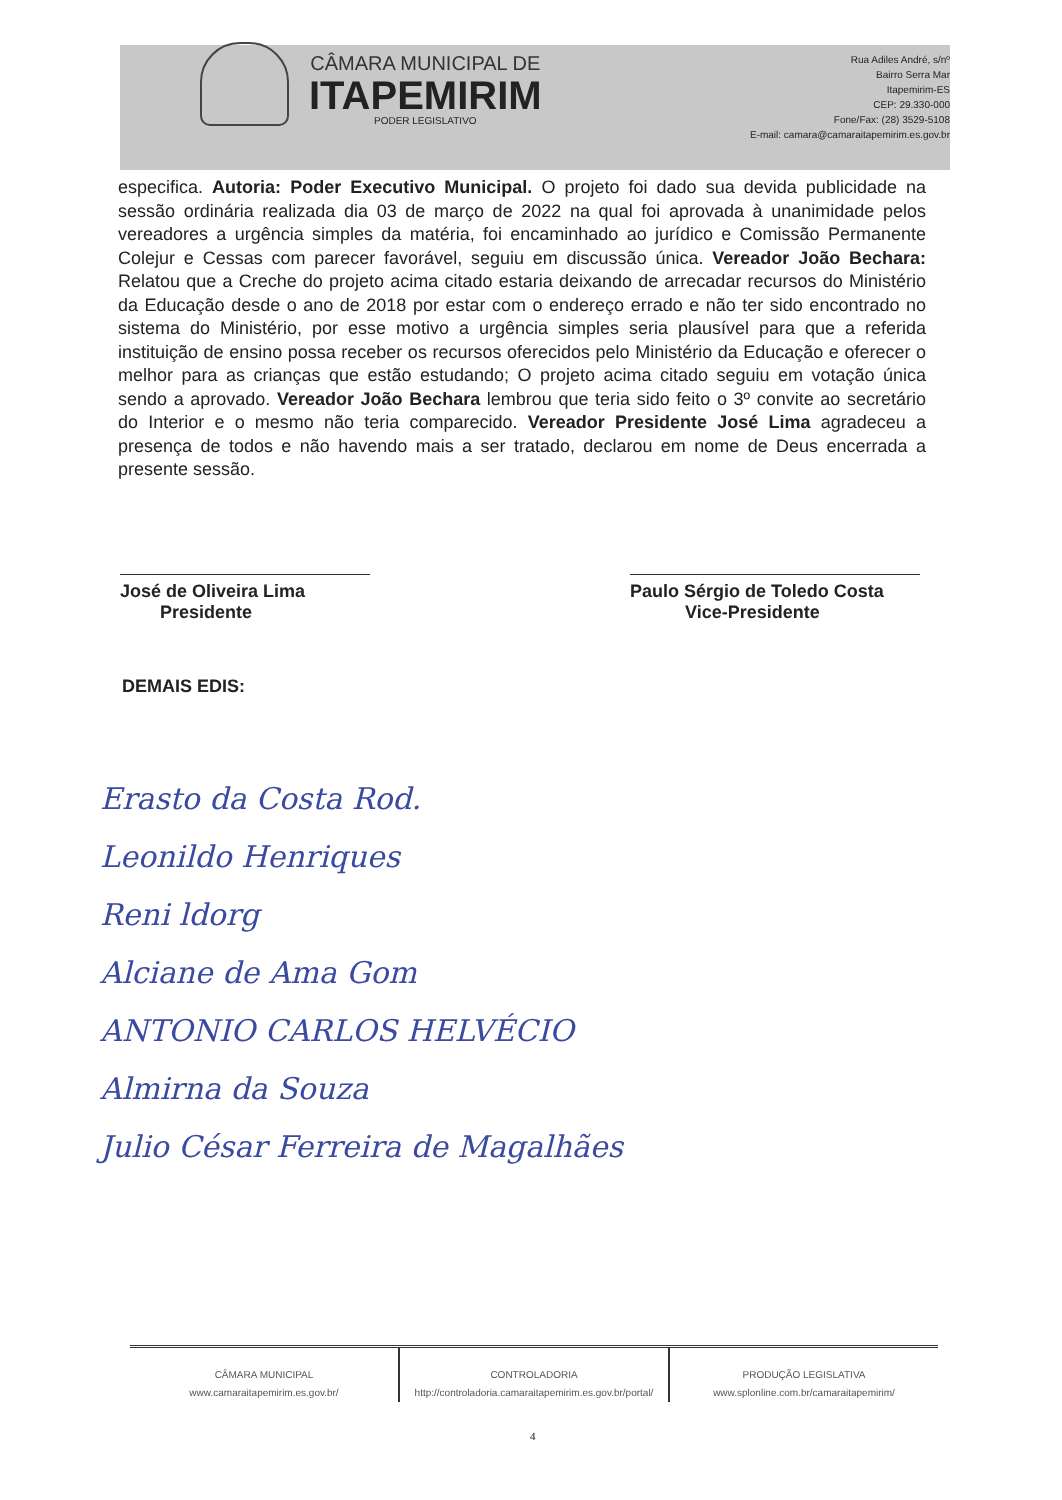CÂMARA MUNICIPAL DE
ITAPEMIRIM
PODER LEGISLATIVO
Rua Adiles André, s/nº
Bairro Serra Mar
Itapemirim-ES
CEP: 29.330-000
Fone/Fax: (28) 3529-5108
E-mail: camara@camaraitapemirim.es.gov.br
especifica. Autoria: Poder Executivo Municipal. O projeto foi dado sua devida publicidade na sessão ordinária realizada dia 03 de março de 2022 na qual foi aprovada à unanimidade pelos vereadores a urgência simples da matéria, foi encaminhado ao jurídico e Comissão Permanente Colejur e Cessas com parecer favorável, seguiu em discussão única. Vereador João Bechara: Relatou que a Creche do projeto acima citado estaria deixando de arrecadar recursos do Ministério da Educação desde o ano de 2018 por estar com o endereço errado e não ter sido encontrado no sistema do Ministério, por esse motivo a urgência simples seria plausível para que a referida instituição de ensino possa receber os recursos oferecidos pelo Ministério da Educação e oferecer o melhor para as crianças que estão estudando; O projeto acima citado seguiu em votação única sendo a aprovado. Vereador João Bechara lembrou que teria sido feito o 3º convite ao secretário do Interior e o mesmo não teria comparecido. Vereador Presidente José Lima agradeceu a presença de todos e não havendo mais a ser tratado, declarou em nome de Deus encerrada a presente sessão.
José de Oliveira Lima
Presidente
Paulo Sérgio de Toledo Costa
Vice-Presidente
DEMAIS EDIS:
Erasto da Costa Rod.
Leonildo Henriques
Reni ldorg
Alciane de Ama Gom
ANTONIO CARLOS HELVÉCIO
Almirna da Souza
Julio César Ferreira de Magalhães
CÂMARA MUNICIPAL
www.camaraitapemirim.es.gov.br/
CONTROLADORIA
http://controladoria.camaraitapemirim.es.gov.br/portal/
PRODUÇÃO LEGISLATIVA
www.splonline.com.br/camaraitapemirim/
4